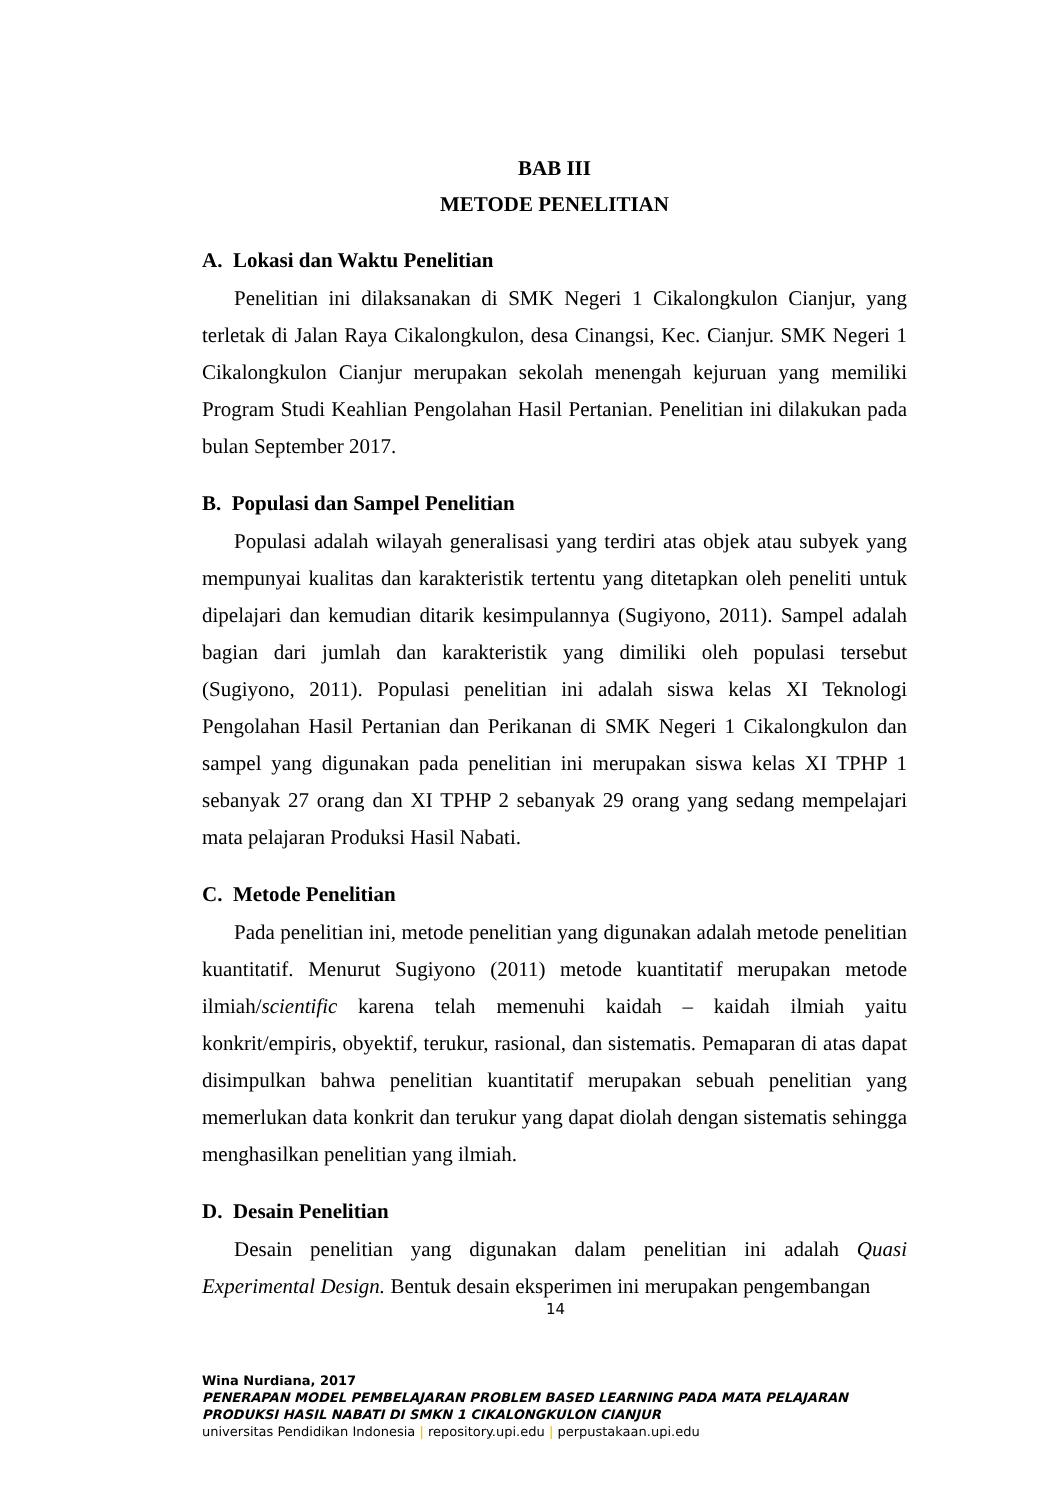BAB III
METODE PENELITIAN
A. Lokasi dan Waktu Penelitian
Penelitian ini dilaksanakan di SMK Negeri 1 Cikalongkulon Cianjur, yang terletak di Jalan Raya Cikalongkulon, desa Cinangsi, Kec. Cianjur. SMK Negeri 1 Cikalongkulon Cianjur merupakan sekolah menengah kejuruan yang memiliki Program Studi Keahlian Pengolahan Hasil Pertanian. Penelitian ini dilakukan pada bulan September 2017.
B. Populasi dan Sampel Penelitian
Populasi adalah wilayah generalisasi yang terdiri atas objek atau subyek yang mempunyai kualitas dan karakteristik tertentu yang ditetapkan oleh peneliti untuk dipelajari dan kemudian ditarik kesimpulannya (Sugiyono, 2011). Sampel adalah bagian dari jumlah dan karakteristik yang dimiliki oleh populasi tersebut (Sugiyono, 2011). Populasi penelitian ini adalah siswa kelas XI Teknologi Pengolahan Hasil Pertanian dan Perikanan di SMK Negeri 1 Cikalongkulon dan sampel yang digunakan pada penelitian ini merupakan siswa kelas XI TPHP 1 sebanyak 27 orang dan XI TPHP 2 sebanyak 29 orang yang sedang mempelajari mata pelajaran Produksi Hasil Nabati.
C. Metode Penelitian
Pada penelitian ini, metode penelitian yang digunakan adalah metode penelitian kuantitatif. Menurut Sugiyono (2011) metode kuantitatif merupakan metode ilmiah/scientific karena telah memenuhi kaidah – kaidah ilmiah yaitu konkrit/empiris, obyektif, terukur, rasional, dan sistematis. Pemaparan di atas dapat disimpulkan bahwa penelitian kuantitatif merupakan sebuah penelitian yang memerlukan data konkrit dan terukur yang dapat diolah dengan sistematis sehingga menghasilkan penelitian yang ilmiah.
D. Desain Penelitian
Desain penelitian yang digunakan dalam penelitian ini adalah Quasi Experimental Design. Bentuk desain eksperimen ini merupakan pengembangan
14
Wina Nurdiana, 2017
PENERAPAN MODEL PEMBELAJARAN PROBLEM BASED LEARNING PADA MATA PELAJARAN
PRODUKSI HASIL NABATI DI SMKN 1 CIKALONGKULON CIANJUR
universitas Pendidikan Indonesia | repository.upi.edu | perpustakaan.upi.edu